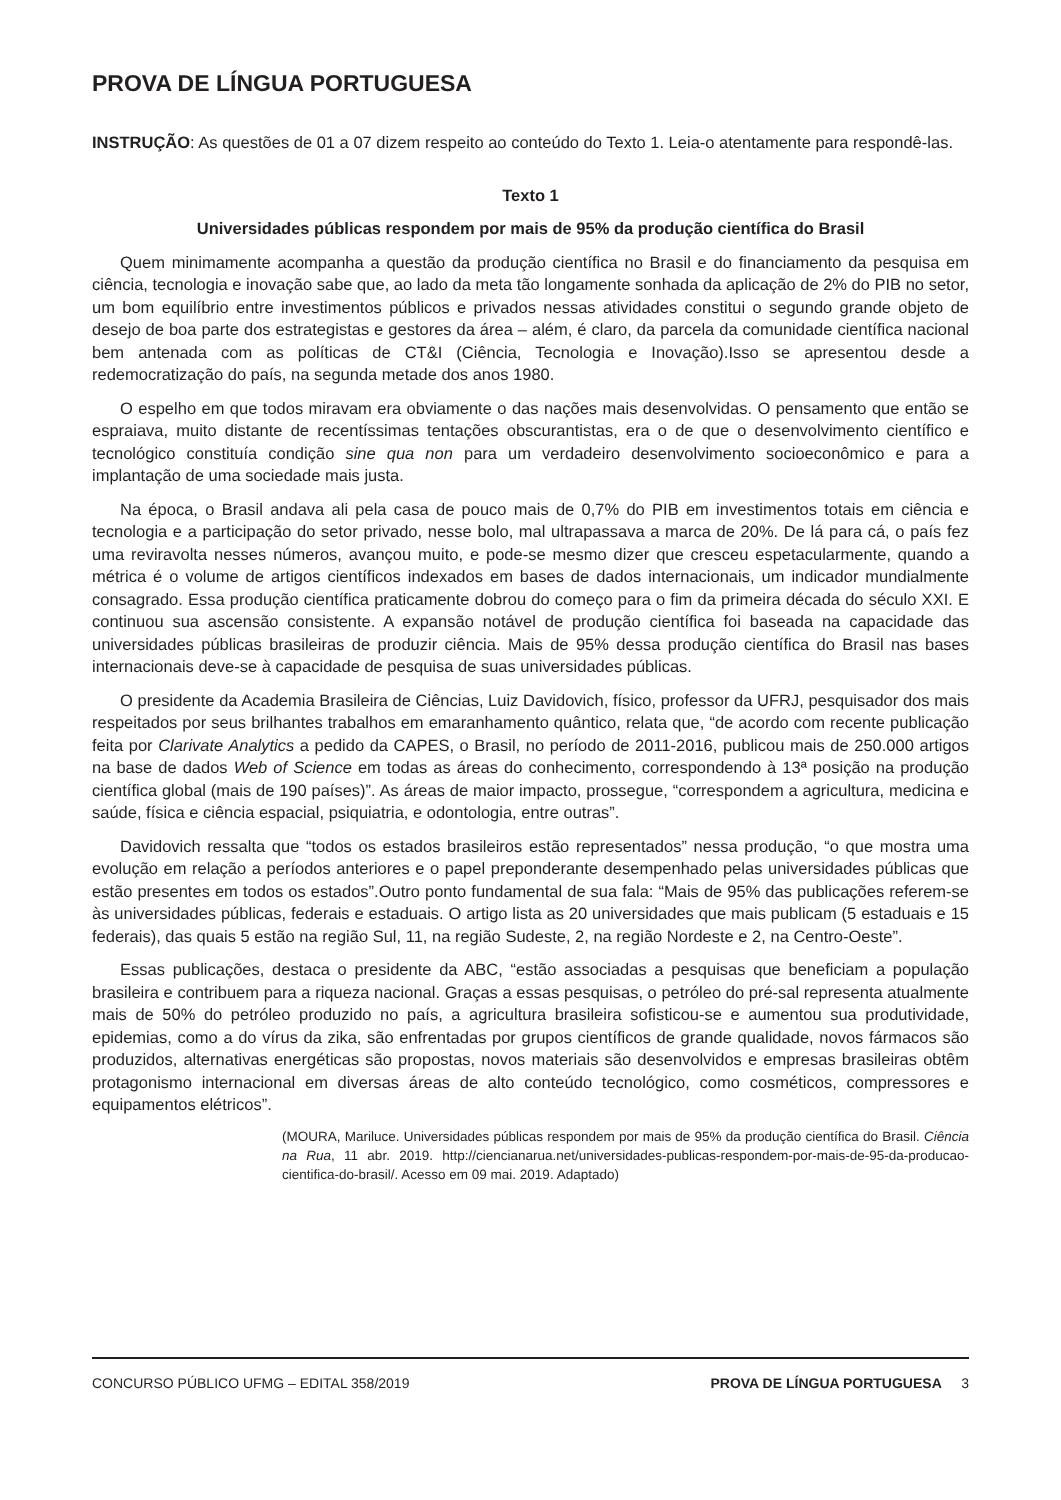PROVA DE LÍNGUA PORTUGUESA
INSTRUÇÃO: As questões de 01 a 07 dizem respeito ao conteúdo do Texto 1. Leia-o atentamente para respondê-las.
Texto 1
Universidades públicas respondem por mais de 95% da produção científica do Brasil
Quem minimamente acompanha a questão da produção científica no Brasil e do financiamento da pesquisa em ciência, tecnologia e inovação sabe que, ao lado da meta tão longamente sonhada da aplicação de 2% do PIB no setor, um bom equilíbrio entre investimentos públicos e privados nessas atividades constitui o segundo grande objeto de desejo de boa parte dos estrategistas e gestores da área – além, é claro, da parcela da comunidade científica nacional bem antenada com as políticas de CT&I (Ciência, Tecnologia e Inovação).Isso se apresentou desde a redemocratização do país, na segunda metade dos anos 1980.
O espelho em que todos miravam era obviamente o das nações mais desenvolvidas. O pensamento que então se espraiava, muito distante de recentíssimas tentações obscurantistas, era o de que o desenvolvimento científico e tecnológico constituía condição sine qua non para um verdadeiro desenvolvimento socioeconômico e para a implantação de uma sociedade mais justa.
Na época, o Brasil andava ali pela casa de pouco mais de 0,7% do PIB em investimentos totais em ciência e tecnologia e a participação do setor privado, nesse bolo, mal ultrapassava a marca de 20%. De lá para cá, o país fez uma reviravolta nesses números, avançou muito, e pode-se mesmo dizer que cresceu espetacularmente, quando a métrica é o volume de artigos científicos indexados em bases de dados internacionais, um indicador mundialmente consagrado. Essa produção científica praticamente dobrou do começo para o fim da primeira década do século XXI. E continuou sua ascensão consistente. A expansão notável de produção científica foi baseada na capacidade das universidades públicas brasileiras de produzir ciência. Mais de 95% dessa produção científica do Brasil nas bases internacionais deve-se à capacidade de pesquisa de suas universidades públicas.
O presidente da Academia Brasileira de Ciências, Luiz Davidovich, físico, professor da UFRJ, pesquisador dos mais respeitados por seus brilhantes trabalhos em emaranhamento quântico, relata que, “de acordo com recente publicação feita por Clarivate Analytics a pedido da CAPES, o Brasil, no período de 2011-2016, publicou mais de 250.000 artigos na base de dados Web of Science em todas as áreas do conhecimento, correspondendo à 13ª posição na produção científica global (mais de 190 países)”. As áreas de maior impacto, prossegue, “correspondem a agricultura, medicina e saúde, física e ciência espacial, psiquiatria, e odontologia, entre outras”.
Davidovich ressalta que “todos os estados brasileiros estão representados” nessa produção, “o que mostra uma evolução em relação a períodos anteriores e o papel preponderante desempenhado pelas universidades públicas que estão presentes em todos os estados”.Outro ponto fundamental de sua fala: “Mais de 95% das publicações referem-se às universidades públicas, federais e estaduais. O artigo lista as 20 universidades que mais publicam (5 estaduais e 15 federais), das quais 5 estão na região Sul, 11, na região Sudeste, 2, na região Nordeste e 2, na Centro-Oeste”.
Essas publicações, destaca o presidente da ABC, “estão associadas a pesquisas que beneficiam a população brasileira e contribuem para a riqueza nacional. Graças a essas pesquisas, o petróleo do pré-sal representa atualmente mais de 50% do petróleo produzido no país, a agricultura brasileira sofisticou-se e aumentou sua produtividade, epidemias, como a do vírus da zika, são enfrentadas por grupos científicos de grande qualidade, novos fármacos são produzidos, alternativas energéticas são propostas, novos materiais são desenvolvidos e empresas brasileiras obtêm protagonismo internacional em diversas áreas de alto conteúdo tecnológico, como cosméticos, compressores e equipamentos elétricos”.
(MOURA, Mariluce. Universidades públicas respondem por mais de 95% da produção científica do Brasil. Ciência na Rua, 11 abr. 2019. http://ciencianarua.net/universidades-publicas-respondem-por-mais-de-95-da-producao-cientifica-do-brasil/. Acesso em 09 mai. 2019. Adaptado)
CONCURSO PÚBLICO UFMG – EDITAL 358/2019 PROVA DE LÍNGUA PORTUGUESA 3